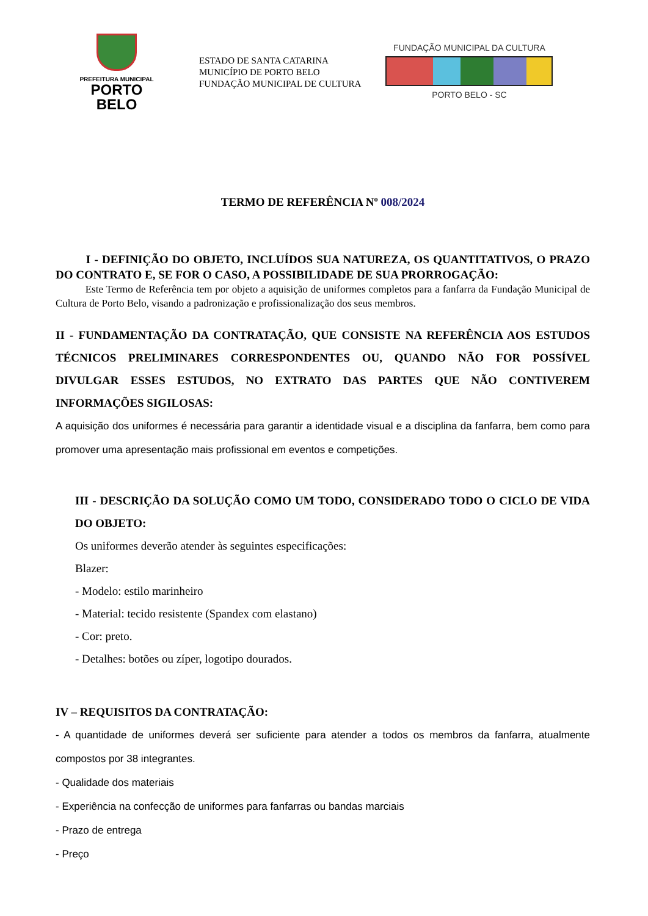PREFEITURA MUNICIPAL
PORTO BELO
ESTADO DE SANTA CATARINA
MUNICÍPIO DE PORTO BELO
FUNDAÇÃO MUNICIPAL DE CULTURA
FUNDAÇÃO MUNICIPAL DA CULTURA
PORTO BELO - SC
TERMO DE REFERÊNCIA Nº 008/2024
I - DEFINIÇÃO DO OBJETO, INCLUÍDOS SUA NATUREZA, OS QUANTITATIVOS, O PRAZO DO CONTRATO E, SE FOR O CASO, A POSSIBILIDADE DE SUA PRORROGAÇÃO:
Este Termo de Referência tem por objeto a aquisição de uniformes completos para a fanfarra da Fundação Municipal de Cultura de Porto Belo, visando a padronização e profissionalização dos seus membros.
II - FUNDAMENTAÇÃO DA CONTRATAÇÃO, QUE CONSISTE NA REFERÊNCIA AOS ESTUDOS TÉCNICOS PRELIMINARES CORRESPONDENTES OU, QUANDO NÃO FOR POSSÍVEL DIVULGAR ESSES ESTUDOS, NO EXTRATO DAS PARTES QUE NÃO CONTIVEREM INFORMAÇÕES SIGILOSAS:
A aquisição dos uniformes é necessária para garantir a identidade visual e a disciplina da fanfarra, bem como para promover uma apresentação mais profissional em eventos e competições.
III - DESCRIÇÃO DA SOLUÇÃO COMO UM TODO, CONSIDERADO TODO O CICLO DE VIDA DO OBJETO:
Os uniformes deverão atender às seguintes especificações:
Blazer:
- Modelo: estilo marinheiro
- Material: tecido resistente (Spandex com elastano)
- Cor: preto.
- Detalhes: botões ou zíper, logotipo dourados.
IV – REQUISITOS DA CONTRATAÇÃO:
- A quantidade de uniformes deverá ser suficiente para atender a todos os membros da fanfarra, atualmente compostos por 38 integrantes.
- Qualidade dos materiais
- Experiência na confecção de uniformes para fanfarras ou bandas marciais
- Prazo de entrega
- Preço